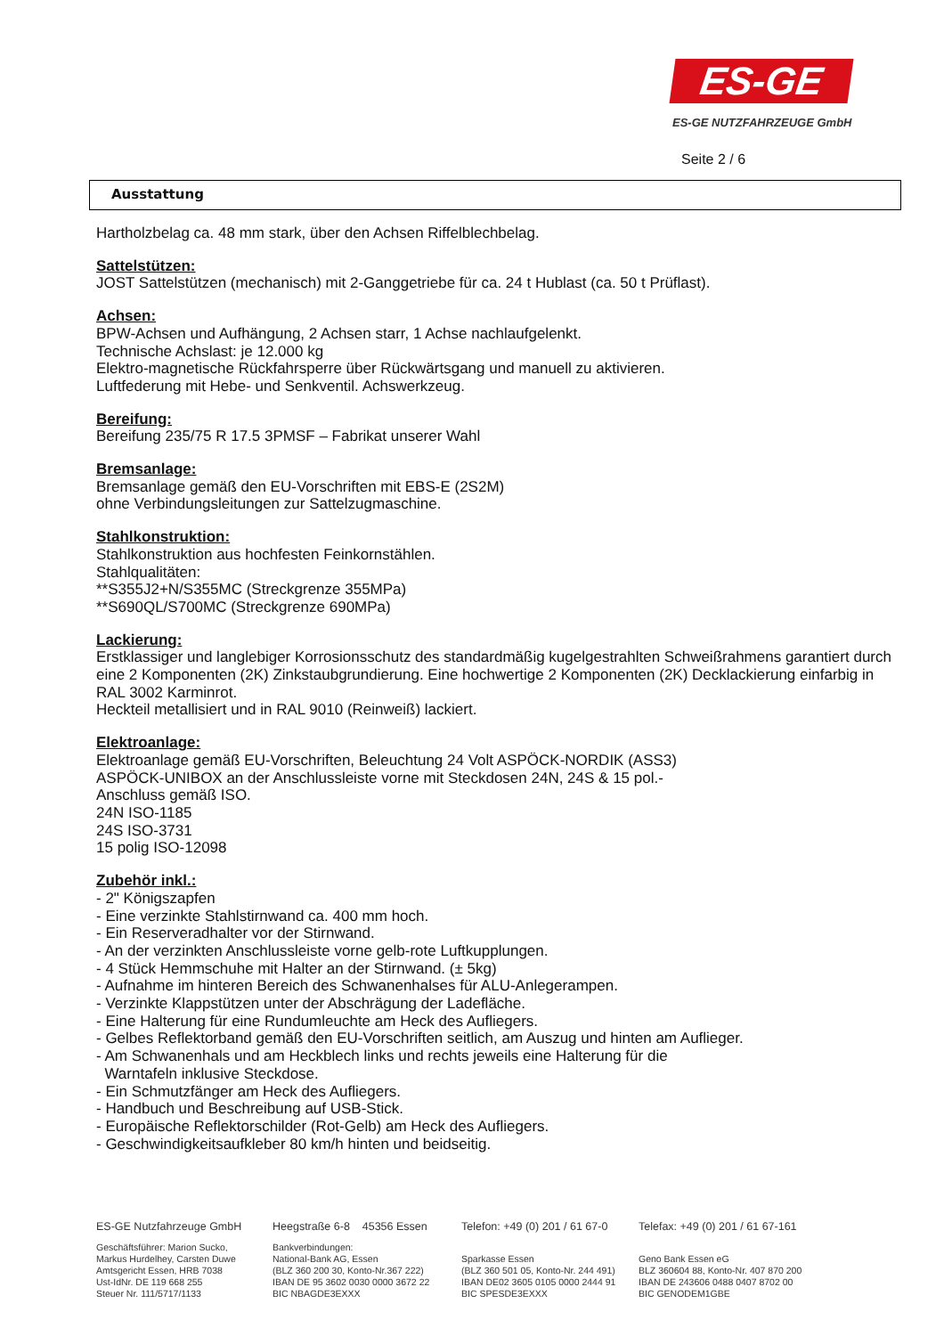ES-GE
ES-GE NUTZFAHRZEUGE GmbH
Seite 2 / 6
Ausstattung
Hartholzbelag ca. 48 mm stark, über den Achsen Riffelblechbelag.
Sattelstützen:
JOST Sattelstützen (mechanisch) mit 2-Ganggetriebe für ca. 24 t Hublast (ca. 50 t Prüflast).
Achsen:
BPW-Achsen und Aufhängung, 2 Achsen starr, 1 Achse nachlaufgelenkt.
Technische Achslast: je 12.000 kg
Elektro-magnetische Rückfahrsperre über Rückwärtsgang und manuell zu aktivieren.
Luftfederung mit Hebe- und Senkventil. Achswerkzeug.
Bereifung:
Bereifung 235/75 R 17.5 3PMSF – Fabrikat unserer Wahl
Bremsanlage:
Bremsanlage gemäß den EU-Vorschriften mit EBS-E (2S2M)
ohne Verbindungsleitungen zur Sattelzugmaschine.
Stahlkonstruktion:
Stahlkonstruktion aus hochfesten Feinkornstählen.
Stahlqualitäten:
**S355J2+N/S355MC (Streckgrenze 355MPa)
**S690QL/S700MC (Streckgrenze 690MPa)
Lackierung:
Erstklassiger und langlebiger Korrosionsschutz des standardmäßig kugelgestrahlten Schweißrahmens garantiert durch eine 2 Komponenten (2K) Zinkstaubgrundierung. Eine hochwertige 2 Komponenten (2K) Decklackierung einfarbig in RAL 3002 Karminrot.
Heckteil metallisiert und in RAL 9010 (Reinweiß) lackiert.
Elektroanlage:
Elektroanlage gemäß EU-Vorschriften, Beleuchtung 24 Volt ASPÖCK-NORDIK (ASS3)
ASPÖCK-UNIBOX an der Anschlussleiste vorne mit Steckdosen 24N, 24S & 15 pol.-
Anschluss gemäß ISO.
24N ISO-1185
24S ISO-3731
15 polig ISO-12098
Zubehör inkl.:
- 2" Königszapfen
- Eine verzinkte Stahlstirnwand ca. 400 mm hoch.
- Ein Reserveradhalter vor der Stirnwand.
- An der verzinkten Anschlussleiste vorne gelb-rote Luftkupplungen.
- 4 Stück Hemmschuhe mit Halter an der Stirnwand. (± 5kg)
- Aufnahme im hinteren Bereich des Schwanenhalses für ALU-Anlegerampen.
- Verzinkte Klappstützen unter der Abschrägung der Ladefläche.
- Eine Halterung für eine Rundumleuchte am Heck des Aufliegers.
- Gelbes Reflektorband gemäß den EU-Vorschriften seitlich, am Auszug und hinten am Auflieger.
- Am Schwanenhals und am Heckblech links und rechts jeweils eine Halterung für die
Warntafeln inklusive Steckdose.
- Ein Schmutzfänger am Heck des Aufliegers.
- Handbuch und Beschreibung auf USB-Stick.
- Europäische Reflektorschilder (Rot-Gelb) am Heck des Aufliegers.
- Geschwindigkeitsaufkleber 80 km/h hinten und beidseitig.
ES-GE Nutzfahrzeuge GmbH Heegstraße 6-8 45356 Essen
Telefon: +49 (0) 201 / 61 67-0
Telefax: +49 (0) 201 / 61 67-161
Geschäftsführer: Marion Sucko,
Markus Hurdelhey, Carsten Duwe
Amtsgericht Essen, HRB 7038
Ust-IdNr. DE 119 668 255
Steuer Nr. 111/5717/1133
Bankverbindungen:
National-Bank AG, Essen
(BLZ 360 200 30, Konto-Nr.367 222)
IBAN DE 95 3602 0030 0000 3672 22
BIC NBAGDE3EXXX
Sparkasse Essen
(BLZ 360 501 05, Konto-Nr. 244 491)
IBAN DE02 3605 0105 0000 2444 91
BIC SPESDE3EXXX
Geno Bank Essen eG
BLZ 360604 88, Konto-Nr. 407 870 200
IBAN DE 243606 0488 0407 8702 00
BIC GENODEM1GBE